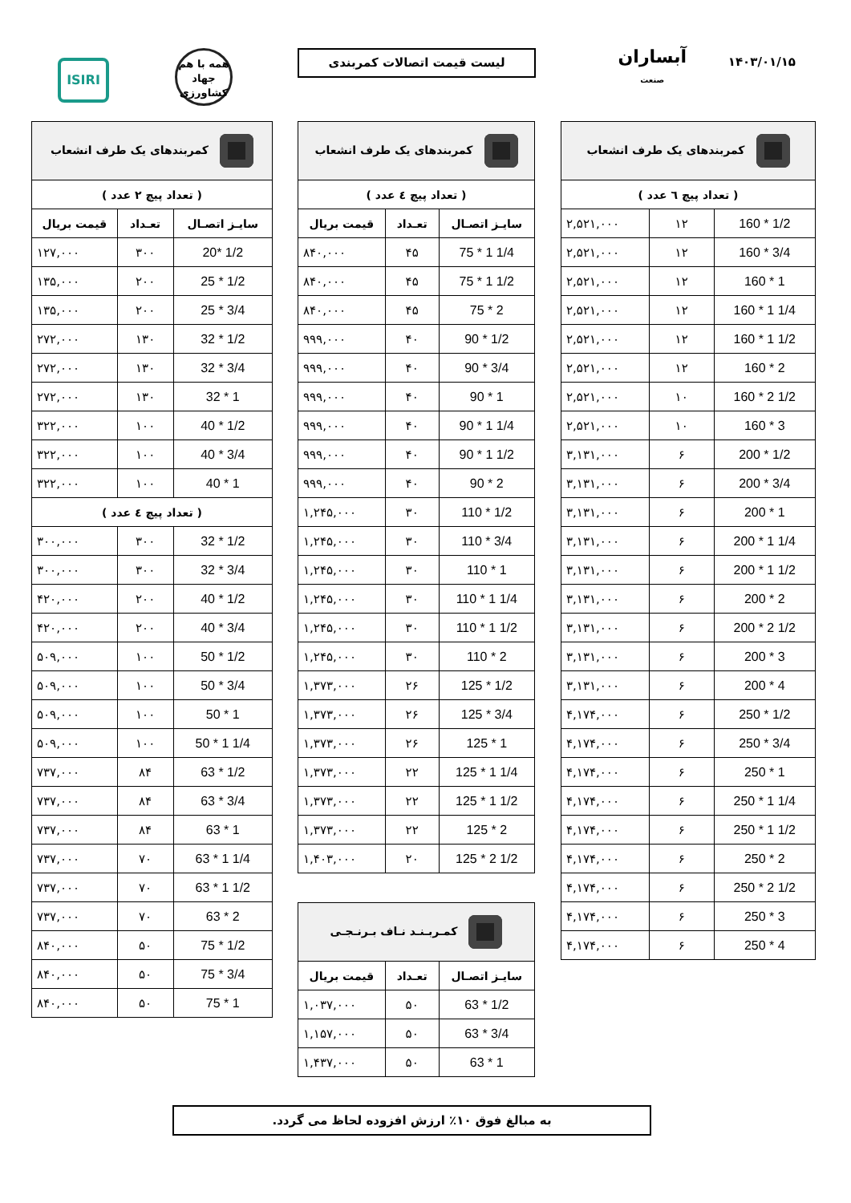۱۴۰۳/۰۱/۱۵
آبساران
صنعت
لیست قیمت اتصالات کمربندی
همه با هم
جهاد
کشاورزی
ISIRI
| کمربندهای یک طرف انشعاب | | |
| --- | --- | --- |
| ( تعداد پیچ ٦ عدد ) | | |
| 160 * 1/2 | ۱۲ | ۲,۵۲۱,۰۰۰ |
| 160 * 3/4 | ۱۲ | ۲,۵۲۱,۰۰۰ |
| 160 * 1 | ۱۲ | ۲,۵۲۱,۰۰۰ |
| 160 * 1 1/4 | ۱۲ | ۲,۵۲۱,۰۰۰ |
| 160 * 1 1/2 | ۱۲ | ۲,۵۲۱,۰۰۰ |
| 160 * 2 | ۱۲ | ۲,۵۲۱,۰۰۰ |
| 160 * 2 1/2 | ۱۰ | ۲,۵۲۱,۰۰۰ |
| 160 * 3 | ۱۰ | ۲,۵۲۱,۰۰۰ |
| 200 * 1/2 | ۶ | ۳,۱۳۱,۰۰۰ |
| 200 * 3/4 | ۶ | ۳,۱۳۱,۰۰۰ |
| 200 * 1 | ۶ | ۳,۱۳۱,۰۰۰ |
| 200 * 1 1/4 | ۶ | ۳,۱۳۱,۰۰۰ |
| 200 * 1 1/2 | ۶ | ۳,۱۳۱,۰۰۰ |
| 200 * 2 | ۶ | ۳,۱۳۱,۰۰۰ |
| 200 * 2 1/2 | ۶ | ۳,۱۳۱,۰۰۰ |
| 200 * 3 | ۶ | ۳,۱۳۱,۰۰۰ |
| 200 * 4 | ۶ | ۳,۱۳۱,۰۰۰ |
| 250 * 1/2 | ۶ | ۴,۱۷۴,۰۰۰ |
| 250 * 3/4 | ۶ | ۴,۱۷۴,۰۰۰ |
| 250 * 1 | ۶ | ۴,۱۷۴,۰۰۰ |
| 250 * 1 1/4 | ۶ | ۴,۱۷۴,۰۰۰ |
| 250 * 1 1/2 | ۶ | ۴,۱۷۴,۰۰۰ |
| 250 * 2 | ۶ | ۴,۱۷۴,۰۰۰ |
| 250 * 2 1/2 | ۶ | ۴,۱۷۴,۰۰۰ |
| 250 * 3 | ۶ | ۴,۱۷۴,۰۰۰ |
| 250 * 4 | ۶ | ۴,۱۷۴,۰۰۰ |
| کمربندهای یک طرف انشعاب | | |
| --- | --- | --- |
| ( تعداد پیچ ٤ عدد ) | | |
| سایـز اتصـال | تعـداد | قیمت بریال |
| 75 * 1 1/4 | ۴۵ | ۸۴۰,۰۰۰ |
| 75 * 1 1/2 | ۴۵ | ۸۴۰,۰۰۰ |
| 75 * 2 | ۴۵ | ۸۴۰,۰۰۰ |
| 90 * 1/2 | ۴۰ | ۹۹۹,۰۰۰ |
| 90 * 3/4 | ۴۰ | ۹۹۹,۰۰۰ |
| 90 * 1 | ۴۰ | ۹۹۹,۰۰۰ |
| 90 * 1 1/4 | ۴۰ | ۹۹۹,۰۰۰ |
| 90 * 1 1/2 | ۴۰ | ۹۹۹,۰۰۰ |
| 90 * 2 | ۴۰ | ۹۹۹,۰۰۰ |
| 110 * 1/2 | ۳۰ | ۱,۲۴۵,۰۰۰ |
| 110 * 3/4 | ۳۰ | ۱,۲۴۵,۰۰۰ |
| 110 * 1 | ۳۰ | ۱,۲۴۵,۰۰۰ |
| 110 * 1 1/4 | ۳۰ | ۱,۲۴۵,۰۰۰ |
| 110 * 1 1/2 | ۳۰ | ۱,۲۴۵,۰۰۰ |
| 110 * 2 | ۳۰ | ۱,۲۴۵,۰۰۰ |
| 125 * 1/2 | ۲۶ | ۱,۳۷۳,۰۰۰ |
| 125 * 3/4 | ۲۶ | ۱,۳۷۳,۰۰۰ |
| 125 * 1 | ۲۶ | ۱,۳۷۳,۰۰۰ |
| 125 * 1 1/4 | ۲۲ | ۱,۳۷۳,۰۰۰ |
| 125 * 1 1/2 | ۲۲ | ۱,۳۷۳,۰۰۰ |
| 125 * 2 | ۲۲ | ۱,۳۷۳,۰۰۰ |
| 125 * 2 1/2 | ۲۰ | ۱,۴۰۳,۰۰۰ |
| کمـربـنـد نـاف بـرنـجـی | | |
| --- | --- | --- |
| سایـز اتصـال | تعـداد | قیمت بریال |
| 63 * 1/2 | ۵۰ | ۱,۰۳۷,۰۰۰ |
| 63 * 3/4 | ۵۰ | ۱,۱۵۷,۰۰۰ |
| 63 * 1 | ۵۰ | ۱,۴۳۷,۰۰۰ |
| کمربندهای یک طرف انشعاب | | |
| --- | --- | --- |
| ( تعداد پیچ ۲ عدد ) | | |
| سایـز اتصـال | تعـداد | قیمت بریال |
| 20* 1/2 | ۳۰۰ | ۱۲۷,۰۰۰ |
| 25 * 1/2 | ۲۰۰ | ۱۳۵,۰۰۰ |
| 25 * 3/4 | ۲۰۰ | ۱۳۵,۰۰۰ |
| 32 * 1/2 | ۱۳۰ | ۲۷۲,۰۰۰ |
| 32 * 3/4 | ۱۳۰ | ۲۷۲,۰۰۰ |
| 32 * 1 | ۱۳۰ | ۲۷۲,۰۰۰ |
| 40 * 1/2 | ۱۰۰ | ۳۲۲,۰۰۰ |
| 40 * 3/4 | ۱۰۰ | ۳۲۲,۰۰۰ |
| 40 * 1 | ۱۰۰ | ۳۲۲,۰۰۰ |
| ( تعداد پیچ ٤ عدد ) | | |
| 32 * 1/2 | ۳۰۰ | ۳۰۰,۰۰۰ |
| 32 * 3/4 | ۳۰۰ | ۳۰۰,۰۰۰ |
| 40 * 1/2 | ۲۰۰ | ۴۲۰,۰۰۰ |
| 40 * 3/4 | ۲۰۰ | ۴۲۰,۰۰۰ |
| 50 * 1/2 | ۱۰۰ | ۵۰۹,۰۰۰ |
| 50 * 3/4 | ۱۰۰ | ۵۰۹,۰۰۰ |
| 50 * 1 | ۱۰۰ | ۵۰۹,۰۰۰ |
| 50 * 1 1/4 | ۱۰۰ | ۵۰۹,۰۰۰ |
| 63 * 1/2 | ۸۴ | ۷۳۷,۰۰۰ |
| 63 * 3/4 | ۸۴ | ۷۳۷,۰۰۰ |
| 63 * 1 | ۸۴ | ۷۳۷,۰۰۰ |
| 63 * 1 1/4 | ۷۰ | ۷۳۷,۰۰۰ |
| 63 * 1 1/2 | ۷۰ | ۷۳۷,۰۰۰ |
| 63 * 2 | ۷۰ | ۷۳۷,۰۰۰ |
| 75 * 1/2 | ۵۰ | ۸۴۰,۰۰۰ |
| 75 * 3/4 | ۵۰ | ۸۴۰,۰۰۰ |
| 75 * 1 | ۵۰ | ۸۴۰,۰۰۰ |
به مبالغ فوق ۱۰٪ ارزش افزوده لحاظ می گردد.